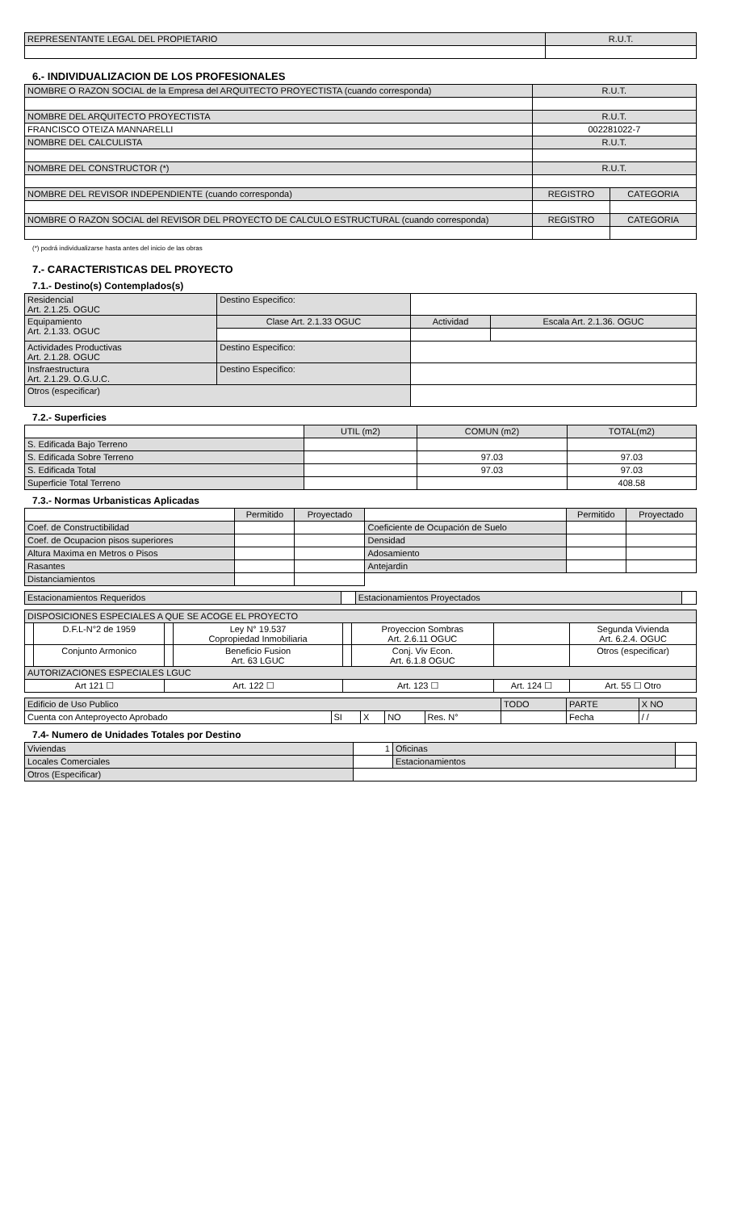| REPRESENTANTE LEGAL DEL PROPIETARIO | R.U.T. |
| --- | --- |
6.- INDIVIDUALIZACION DE LOS PROFESIONALES
| NOMBRE O RAZON SOCIAL de la Empresa del ARQUITECTO PROYECTISTA (cuando corresponda) | R.U.T. | |
| --- | --- | --- |
| NOMBRE DEL ARQUITECTO PROYECTISTA | R.U.T. | |
| FRANCISCO OTEIZA MANNARELLI | 002281022-7 | |
| NOMBRE DEL CALCULISTA | R.U.T. | |
| NOMBRE DEL CONSTRUCTOR (*) | R.U.T. | |
| NOMBRE DEL REVISOR INDEPENDIENTE (cuando corresponda) | REGISTRO | CATEGORIA |
| NOMBRE O RAZON SOCIAL del REVISOR DEL PROYECTO DE CALCULO ESTRUCTURAL (cuando corresponda) | REGISTRO | CATEGORIA |
(*) podrá individualizarse hasta antes del inicio de las obras
7.- CARACTERISTICAS DEL PROYECTO
7.1.- Destino(s) Contemplados(s)
| Residencial Art. 2.1.25. OGUC | Destino Especifico: | | |
| Equipamiento Art. 2.1.33. OGUC | Clase Art. 2.1.33 OGUC | Actividad | Escala Art. 2.1.36. OGUC |
| Actividades Productivas Art. 2.1.28. OGUC | Destino Especifico: | | |
| Insfraestructura Art. 2.1.29. O.G.U.C. | Destino Especifico: | | |
| Otros (especificar) | | | |
7.2.- Superficies
| | UTIL (m2) | COMUN (m2) | TOTAL(m2) |
| --- | --- | --- | --- |
| S. Edificada Bajo Terreno | | | |
| S. Edificada Sobre Terreno | | 97.03 | 97.03 |
| S. Edificada Total | | 97.03 | 97.03 |
| Superficie Total Terreno | | | 408.58 |
7.3.- Normas Urbanisticas Aplicadas
| | Permitido | Proyectado | | Permitido | Proyectado |
| --- | --- | --- | --- | --- | --- |
| Coef. de Constructibilidad | | | Coeficiente de Ocupación de Suelo | | |
| Coef. de Ocupacion pisos superiores | | | Densidad | | |
| Altura Maxima en Metros o Pisos | | | Adosamiento | | |
| Rasantes | | | Antejardin | | |
| Distanciamientos | | | | | |
| Estacionamientos Requeridos | | Estacionamientos Proyectados | |
| DISPOSICIONES ESPECIALES A QUE SE ACOGE EL PROYECTO | | | | | | | |
| --- | --- | --- | --- | --- | --- | --- | --- |
| | D.F.L-N°2 de 1959 | | Ley N° 19.537 Copropiedad Inmobiliaria | | Proyeccion Sombras Art. 2.6.11 OGUC | | Segunda Vivienda Art. 6.2.4. OGUC |
| | Conjunto Armonico | | Beneficio Fusion Art. 63 LGUC | | Conj. Viv Econ. Art. 6.1.8 OGUC | | Otros (especificar) |
| AUTORIZACIONES ESPECIALES LGUC | | | | | | | |
| Art 121 ☐ | | Art. 122 ☐ | | Art. 123 ☐ | | Art. 124 ☐ | Art. 55 ☐ Otro |
| Edificio de Uso Publico | | | | | TODO | PARTE | X NO |
| Cuenta con Anteproyecto Aprobado | SI | X | NO | Res. N° | | Fecha | / / |
7.4- Numero de Unidades Totales por Destino
| Viviendas | 1 | Oficinas | |
| Locales Comerciales | | Estacionamientos | |
| Otros (Especificar) | | | |